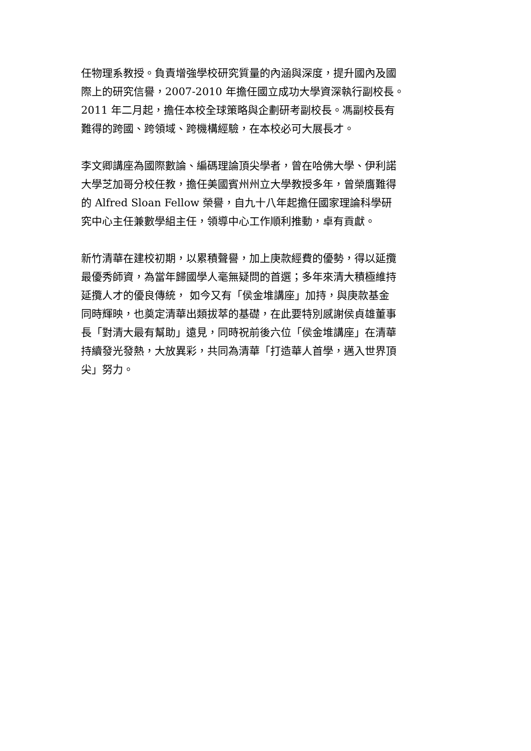任物理系教授。負責增強學校研究質量的內涵與深度，提升國內及國
際上的研究信譽，2007-2010 年擔任國立成功大學資深執行副校長。
2011 年二月起，擔任本校全球策略與企劃研考副校長。馮副校長有
難得的跨國、跨領域、跨機構經驗，在本校必可大展長才。
李文卿講座為國際數論、編碼理論頂尖學者，曾在哈佛大學、伊利諾
大學芝加哥分校任教，擔任美國賓州州立大學教授多年，曾榮膺難得
的 Alfred Sloan Fellow 榮譽，自九十八年起擔任國家理論科學研
究中心主任兼數學組主任，領導中心工作順利推動，卓有貢獻。
新竹清華在建校初期，以累積聲譽，加上庚款經費的優勢，得以延攬
最優秀師資，為當年歸國學人毫無疑問的首選；多年來清大積極維持
延攬人才的優良傳統， 如今又有「侯金堆講座」加持，與庚款基金
同時輝映，也奠定清華出類拔萃的基礎，在此要特別感謝侯貞雄董事
長「對清大最有幫助」遠見，同時祝前後六位「侯金堆講座」在清華
持續發光發熱，大放異彩，共同為清華「打造華人首學，邁入世界頂
尖」努力。